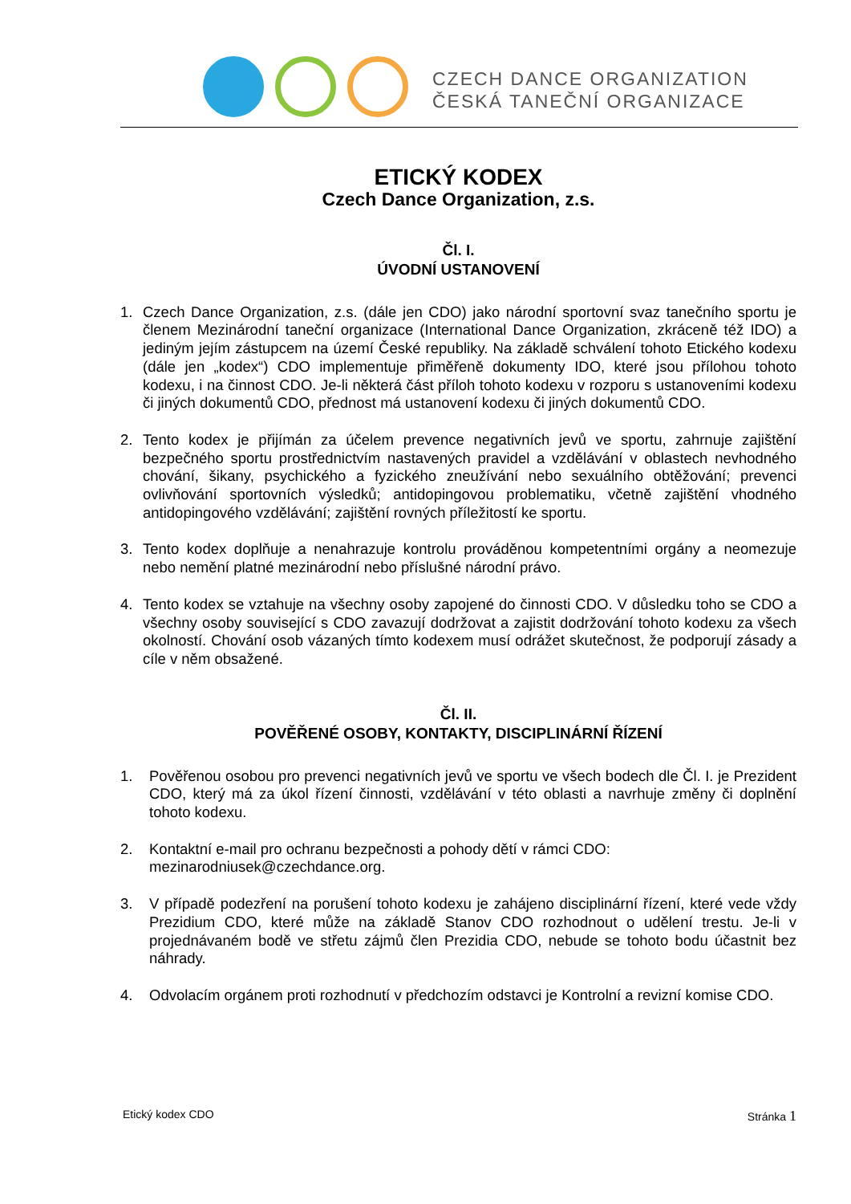CZECH DANCE ORGANIZATION
ČESKÁ TANEČNÍ ORGANIZACE
ETICKÝ KODEX
Czech Dance Organization, z.s.
Čl. I.
ÚVODNÍ USTANOVENÍ
1. Czech Dance Organization, z.s. (dále jen CDO) jako národní sportovní svaz tanečního sportu je členem Mezinárodní taneční organizace (International Dance Organization, zkráceně též IDO) a jediným jejím zástupcem na území České republiky. Na základě schválení tohoto Etického kodexu (dále jen „kodex“) CDO implementuje přiměřeně dokumenty IDO, které jsou přílohou tohoto kodexu, i na činnost CDO. Je-li některá část příloh tohoto kodexu v rozporu s ustanoveními kodexu či jiných dokumentů CDO, přednost má ustanovení kodexu či jiných dokumentů CDO.
2. Tento kodex je přijímán za účelem prevence negativních jevů ve sportu, zahrnuje zajištění bezpečného sportu prostřednictvím nastavených pravidel a vzdělávání v oblastech nevhodného chování, šikany, psychického a fyzického zneužívání nebo sexuálního obtěžování; prevenci ovlivňování sportovních výsledků; antidopingovou problematiku, včetně zajištění vhodného antidopingového vzdělávání; zajištění rovných příležitostí ke sportu.
3. Tento kodex doplňuje a nenahrazuje kontrolu prováděnou kompetentními orgány a neomezuje nebo nemění platné mezinárodní nebo příslušné národní právo.
4. Tento kodex se vztahuje na všechny osoby zapojené do činnosti CDO. V důsledku toho se CDO a všechny osoby související s CDO zavazují dodržovat a zajistit dodržování tohoto kodexu za všech okolností. Chování osob vázaných tímto kodexem musí odrážet skutečnost, že podporují zásady a cíle v něm obsažené.
Čl. II.
POVĚŘENÉ OSOBY, KONTAKTY, DISCIPLINÁRNÍ ŘÍZENÍ
1. Pověřenou osobou pro prevenci negativních jevů ve sportu ve všech bodech dle Čl. I. je Prezident CDO, který má za úkol řízení činnosti, vzdělávání v této oblasti a navrhuje změny či doplnění tohoto kodexu.
2. Kontaktní e-mail pro ochranu bezpečnosti a pohody dětí v rámci CDO:
mezinarodniusek@czechdance.org.
3. V případě podezření na porušení tohoto kodexu je zahájeno disciplinární řízení, které vede vždy Prezidium CDO, které může na základě Stanov CDO rozhodnout o udělení trestu. Je-li v projednávaném bodě ve střetu zájmů člen Prezidia CDO, nebude se tohoto bodu účastnit bez náhrady.
4. Odvolacím orgánem proti rozhodnutí v předchozím odstavci je Kontrolní a revizní komise CDO.
Etický kodex CDO Stránka 1